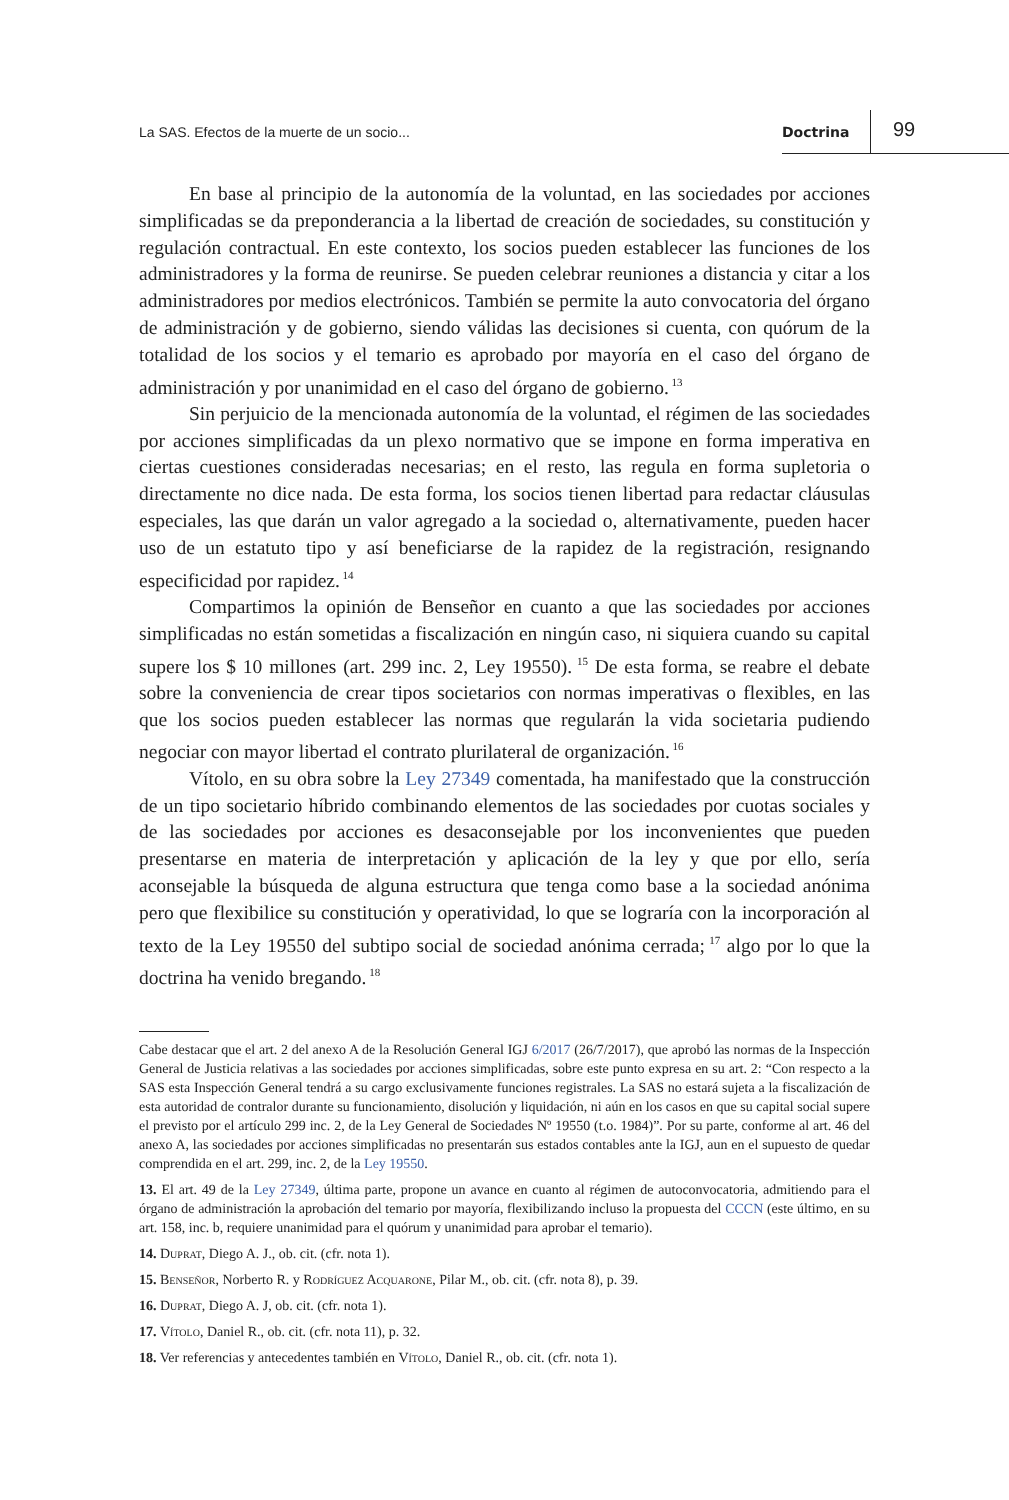La SAS. Efectos de la muerte de un socio... Doctrina 99
En base al principio de la autonomía de la voluntad, en las sociedades por acciones simplificadas se da preponderancia a la libertad de creación de sociedades, su constitución y regulación contractual. En este contexto, los socios pueden establecer las funciones de los administradores y la forma de reunirse. Se pueden celebrar reuniones a distancia y citar a los administradores por medios electrónicos. También se permite la auto convocatoria del órgano de administración y de gobierno, siendo válidas las decisiones si cuenta, con quórum de la totalidad de los socios y el temario es aprobado por mayoría en el caso del órgano de administración y por unanimidad en el caso del órgano de gobierno.<sup>13</sup>
Sin perjuicio de la mencionada autonomía de la voluntad, el régimen de las sociedades por acciones simplificadas da un plexo normativo que se impone en forma imperativa en ciertas cuestiones consideradas necesarias; en el resto, las regula en forma supletoria o directamente no dice nada. De esta forma, los socios tienen libertad para redactar cláusulas especiales, las que darán un valor agregado a la sociedad o, alternativamente, pueden hacer uso de un estatuto tipo y así beneficiarse de la rapidez de la registración, resignando especificidad por rapidez.<sup>14</sup>
Compartimos la opinión de Benseñor en cuanto a que las sociedades por acciones simplificadas no están sometidas a fiscalización en ningún caso, ni siquiera cuando su capital supere los $ 10 millones (art. 299 inc. 2, Ley 19550).<sup>15</sup> De esta forma, se reabre el debate sobre la conveniencia de crear tipos societarios con normas imperativas o flexibles, en las que los socios pueden establecer las normas que regularán la vida societaria pudiendo negociar con mayor libertad el contrato plurilateral de organización.<sup>16</sup>
Vítolo, en su obra sobre la Ley 27349 comentada, ha manifestado que la construcción de un tipo societario híbrido combinando elementos de las sociedades por cuotas sociales y de las sociedades por acciones es desaconsejable por los inconvenientes que pueden presentarse en materia de interpretación y aplicación de la ley y que por ello, sería aconsejable la búsqueda de alguna estructura que tenga como base a la sociedad anónima pero que flexibilice su constitución y operatividad, lo que se lograría con la incorporación al texto de la Ley 19550 del subtipo social de sociedad anónima cerrada;<sup>17</sup> algo por lo que la doctrina ha venido bregando.<sup>18</sup>
Cabe destacar que el art. 2 del anexo A de la Resolución General IGJ 6/2017 (26/7/2017), que aprobó las normas de la Inspección General de Justicia relativas a las sociedades por acciones simplificadas, sobre este punto expresa en su art. 2: “Con respecto a la SAS esta Inspección General tendrá a su cargo exclusivamente funciones registrales. La SAS no estará sujeta a la fiscalización de esta autoridad de contralor durante su funcionamiento, disolución y liquidación, ni aún en los casos en que su capital social supere el previsto por el artículo 299 inc. 2, de la Ley General de Sociedades Nº 19550 (t.o. 1984)”. Por su parte, conforme al art. 46 del anexo A, las sociedades por acciones simplificadas no presentarán sus estados contables ante la IGJ, aun en el supuesto de quedar comprendida en el art. 299, inc. 2, de la Ley 19550.
13. El art. 49 de la Ley 27349, última parte, propone un avance en cuanto al régimen de autoconvocatoria, admitiendo para el órgano de administración la aprobación del temario por mayoría, flexibilizando incluso la propuesta del CCCN (este último, en su art. 158, inc. b, requiere unanimidad para el quórum y unanimidad para aprobar el temario).
14. Duprat, Diego A. J., ob. cit. (cfr. nota 1).
15. Benseñor, Norberto R. y Rodríguez Acquarone, Pilar M., ob. cit. (cfr. nota 8), p. 39.
16. Duprat, Diego A. J, ob. cit. (cfr. nota 1).
17. Vítolo, Daniel R., ob. cit. (cfr. nota 11), p. 32.
18. Ver referencias y antecedentes también en Vítolo, Daniel R., ob. cit. (cfr. nota 1).